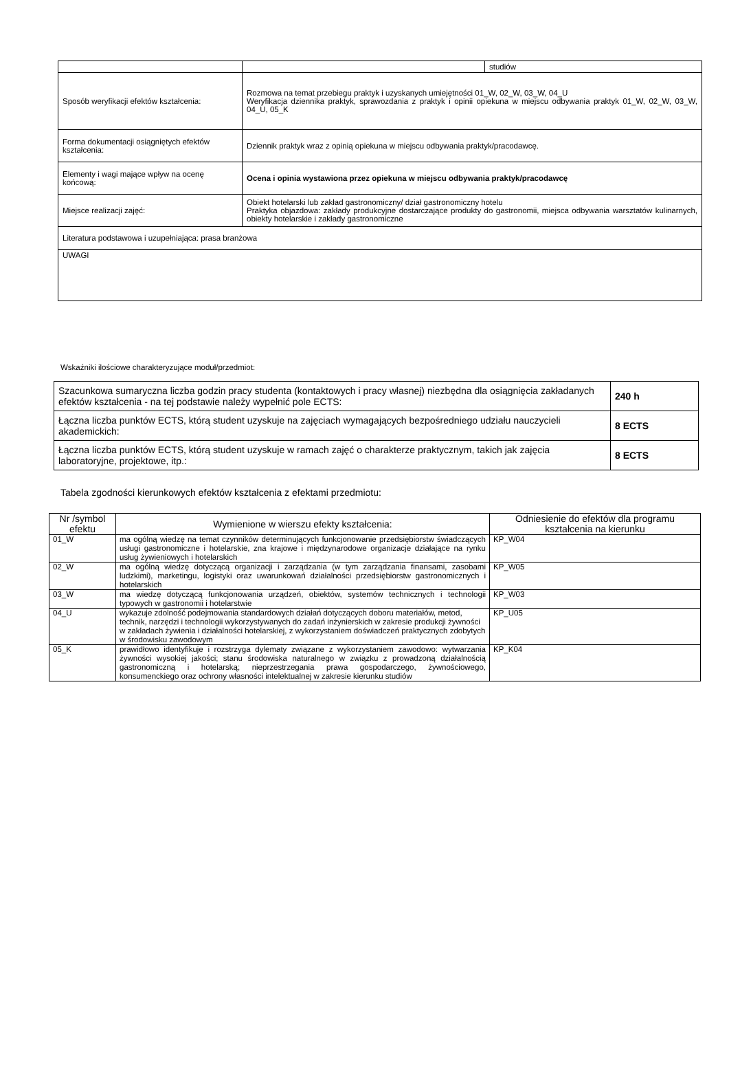| | / / studiów / |
| Sposób weryfikacji efektów kształcenia: | Rozmowa na temat przebiegu praktyk i uzyskanych umiejętności 01_W, 02_W, 03_W, 04_U Weryfikacja dziennika praktyk, sprawozdania z praktyk i opinii opiekuna w miejscu odbywania praktyk 01_W, 02_W, 03_W, 04_U, 05_K |
| Forma dokumentacji osiągniętych efektów kształcenia: | Dziennik praktyk wraz z opinią opiekuna w miejscu odbywania praktyk/pracodawcę. |
| Elementy i wagi mające wpływ na ocenę końcową: | Ocena i opinia wystawiona przez opiekuna w miejscu odbywania praktyk/pracodawcę |
| Miejsce realizacji zajęć: | Obiekt hotelarski lub zakład gastronomiczny/ dział gastronomiczny hotelu Praktyka objazdowa: zakłady produkcyjne dostarczające produkty do gastronomii, miejsca odbywania warsztatów kulinarnych, obiekty hotelarskie i zakłady gastronomiczne |
| Literatura podstawowa i uzupełniająca: prasa branżowa | |
| UWAGI | |
Wskaźniki ilościowe charakteryzujące moduł/przedmiot:
| Szacunkowa sumaryczna liczba godzin pracy studenta (kontaktowych i pracy własnej) niezbędna dla osiągnięcia zakładanych efektów kształcenia - na tej podstawie należy wypełnić pole ECTS: | 240 h |
| Łączna liczba punktów ECTS, którą student uzyskuje na zajęciach wymagających bezpośredniego udziału nauczycieli akademickich: | 8 ECTS |
| Łączna liczba punktów ECTS, którą student uzyskuje w ramach zajęć o charakterze praktycznym, takich jak zajęcia laboratoryjne, projektowe, itp.: | 8 ECTS |
Tabela zgodności kierunkowych efektów kształcenia z efektami przedmiotu:
| Nr /symbol efektu | Wymienione w wierszu efekty kształcenia: | Odniesienie do efektów dla programu kształcenia na kierunku |
| --- | --- | --- |
| 01_W | ma ogólną wiedzę na temat czynników determinujących funkcjonowanie przedsiębiorstw świadczących usługi gastronomiczne i hotelarskie, zna krajowe i międzynarodowe organizacje działające na rynku usług żywieniowych i hotelarskich | KP_W04 |
| 02_W | ma ogólną wiedzę dotyczącą organizacji i zarządzania (w tym zarządzania finansami, zasobami ludzkimi), marketingu, logistyki oraz uwarunkowań działalności przedsiębiorstw gastronomicznych i hotelarskich | KP_W05 |
| 03_W | ma wiedzę dotyczącą funkcjonowania urządzeń, obiektów, systemów technicznych i technologii typowych w gastronomii i hotelarstwie | KP_W03 |
| 04_U | wykazuje zdolność podejmowania standardowych działań dotyczących doboru materiałów, metod, technik, narzędzi i technologii wykorzystywanych do zadań inżynierskich w zakresie produkcji żywności w zakładach żywienia i działalności hotelarskiej, z wykorzystaniem doświadczeń praktycznych zdobytych w środowisku zawodowym | KP_U05 |
| 05_K | prawidłowo identyfikuje i rozstrzyga dylematy związane z wykorzystaniem zawodowo: wytwarzania żywności wysokiej jakości; stanu środowiska naturalnego w związku z prowadzoną działalnością gastronomiczną i hotelarską; nieprzestrzegania prawa gospodarczego, żywnościowego, konsumenckiego oraz ochrony własności intelektualnej w zakresie kierunku studiów | KP_K04 |